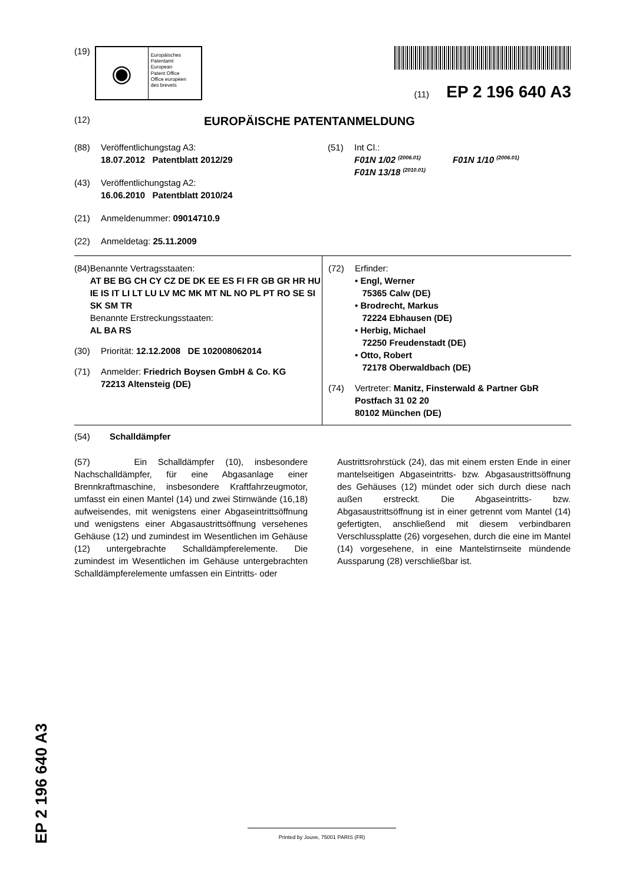(19)
◉
Europäisches
Patentamt
European
Patent Office
Office européen
des brevets
(11) EP 2 196 640 A3
(12) EUROPÄISCHE PATENTANMELDUNG
(88) Veröffentlichungstag A3:
18.07.2012 Patentblatt 2012/29
(43) Veröffentlichungstag A2:
16.06.2010 Patentblatt 2010/24
(21) Anmeldenummer: 09014710.9
(22) Anmeldetag: 25.11.2009
(51) Int Cl.:
F01N 1/02 <sup>(2006.01)</sup> F01N 1/10 <sup>(2006.01)</sup>
F01N 13/18 <sup>(2010.01)</sup>
(84) Benannte Vertragsstaaten:
AT BE BG CH CY CZ DE DK EE ES FI FR GB GR HR HU IE IS IT LI LT LU LV MC MK MT NL NO PL PT RO SE SI SK SM TR
Benannte Erstreckungsstaaten:
AL BA RS
(30) Priorität: 12.12.2008 DE 102008062014
(71) Anmelder: Friedrich Boysen GmbH & Co. KG
72213 Altensteig (DE)
(72) Erfinder:
• Engl, Werner
75365 Calw (DE)
• Brodrecht, Markus
72224 Ebhausen (DE)
• Herbig, Michael
72250 Freudenstadt (DE)
• Otto, Robert
72178 Oberwaldbach (DE)
(74) Vertreter: Manitz, Finsterwald & Partner GbR
Postfach 31 02 20
80102 München (DE)
(54) Schalldämpfer
(57) Ein Schalldämpfer (10), insbesondere Nachschalldämpfer, für eine Abgasanlage einer Brennkraftmaschine, insbesondere Kraftfahrzeugmotor, umfasst ein einen Mantel (14) und zwei Stirnwände (16,18) aufweisendes, mit wenigstens einer Abgaseintrittsöffnung und wenigstens einer Abgasaustrittsöffnung versehenes Gehäuse (12) und zumindest im Wesentlichen im Gehäuse (12) untergebrachte Schalldämpferelemente. Die zumindest im Wesentlichen im Gehäuse untergebrachten Schalldämpferelemente umfassen ein Eintritts- oder
Austrittsrohrstück (24), das mit einem ersten Ende in einer mantelseitigen Abgaseintritts- bzw. Abgasaustrittsöffnung des Gehäuses (12) mündet oder sich durch diese nach außen erstreckt. Die Abgaseintritts- bzw. Abgasaustrittsöffnung ist in einer getrennt vom Mantel (14) gefertigten, anschließend mit diesem verbindbaren Verschlussplatte (26) vorgesehen, durch die eine im Mantel (14) vorgesehene, in eine Mantelstirnseite mündende Aussparung (28) verschließbar ist.
EP 2 196 640 A3
Printed by Jouve, 75001 PARIS (FR)